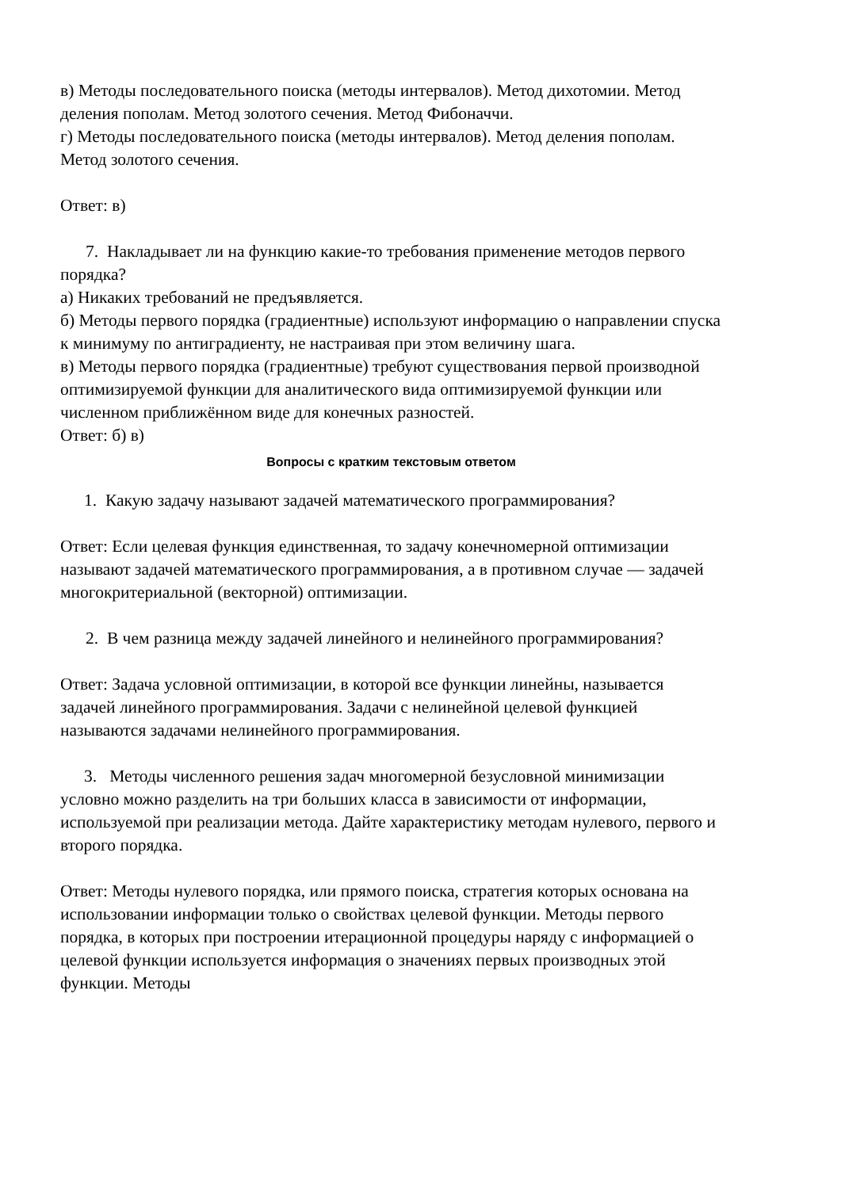в) Методы последовательного поиска (методы интервалов). Метод дихотомии. Метод деления пополам. Метод золотого сечения. Метод Фибоначчи.
г) Методы последовательного поиска (методы интервалов). Метод деления пополам. Метод золотого сечения.
Ответ: в)
7. Накладывает ли на функцию какие-то требования применение методов первого порядка?
а) Никаких требований не предъявляется.
б) Методы первого порядка (градиентные) используют информацию о направлении спуска к минимуму по антиградиенту, не настраивая при этом величину шага.
в) Методы первого порядка (градиентные) требуют существования первой производной оптимизируемой функции для аналитического вида оптимизируемой функции или численном приближённом виде для конечных разностей.
Ответ: б) в)
Вопросы с кратким текстовым ответом
1. Какую задачу называют задачей математического программирования?
Ответ: Если целевая функция единственная, то задачу конечномерной оптимизации называют задачей математического программирования, а в противном случае — задачей многокритериальной (векторной) оптимизации.
2. В чем разница между задачей линейного и нелинейного программирования?
Ответ: Задача условной оптимизации, в которой все функции линейны, называется задачей линейного программирования. Задачи с нелинейной целевой функцией называются задачами нелинейного программирования.
3. Методы численного решения задач многомерной безусловной минимизации условно можно разделить на три больших класса в зависимости от информации, используемой при реализации метода. Дайте характеристику методам нулевого, первого и второго порядка.
Ответ: Методы нулевого порядка, или прямого поиска, стратегия которых основана на использовании информации только о свойствах целевой функции. Методы первого порядка, в которых при построении итерационной процедуры наряду с информацией о целевой функции используется информация о значениях первых производных этой функции. Методы